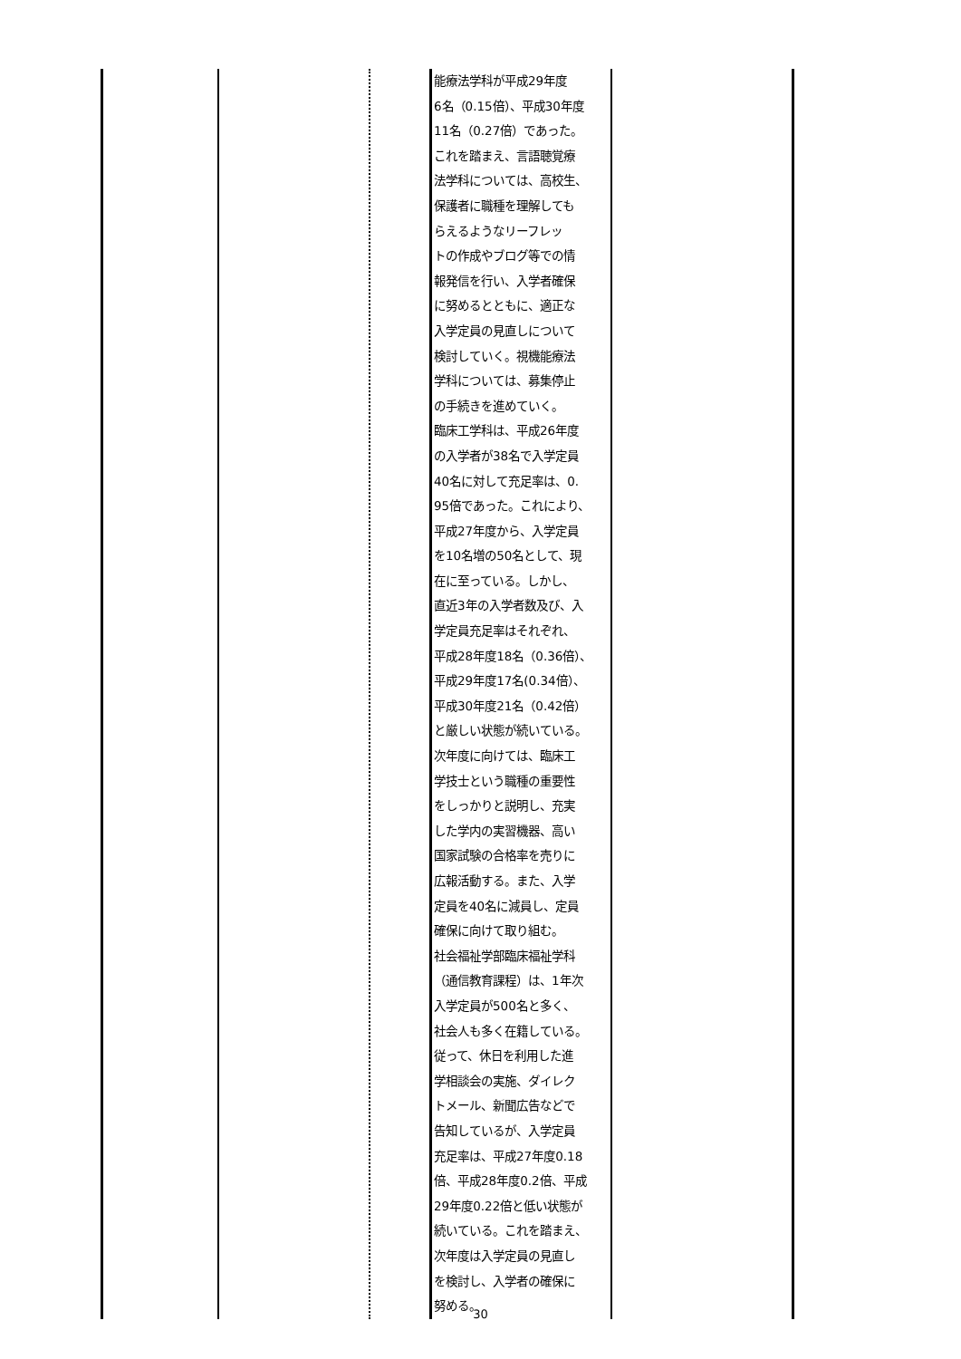| | | | 能療法学科が平成29年度 6名（0.15倍）、平成30年度 11名（0.27倍）であった。 これを踏まえ、言語聴覚療 法学科については、高校生、 保護者に職種を理解しても らえるようなリーフレッ トの作成やブログ等での情 報発信を行い、入学者確保 に努めるとともに、適正な 入学定員の見直しについて 検討していく。視機能療法 学科については、募集停止 の手続きを進めていく。 臨床工学科は、平成26年度 の入学者が38名で入学定員 40名に対して充足率は、0. 95倍であった。これにより、 平成27年度から、入学定員 を10名増の50名として、現 在に至っている。しかし、 直近3年の入学者数及び、入 学定員充足率はそれぞれ、 平成28年度18名（0.36倍）、 平成29年度17名(0.34倍）、 平成30年度21名（0.42倍） と厳しい状態が続いている。 次年度に向けては、臨床工 学技士という職種の重要性 をしっかりと説明し、充実 した学内の実習機器、高い 国家試験の合格率を売りに 広報活動する。また、入学 定員を40名に減員し、定員 確保に向けて取り組む。 社会福祉学部臨床福祉学科 （通信教育課程）は、1年次 入学定員が500名と多く、 社会人も多く在籍している。 従って、休日を利用した進 学相談会の実施、ダイレク トメール、新聞広告などで 告知しているが、入学定員 充足率は、平成27年度0.18 倍、平成28年度0.2倍、平成 29年度0.22倍と低い状態が 続いている。これを踏まえ、 次年度は入学定員の見直し を検討し、入学者の確保に 努める。 | |
30